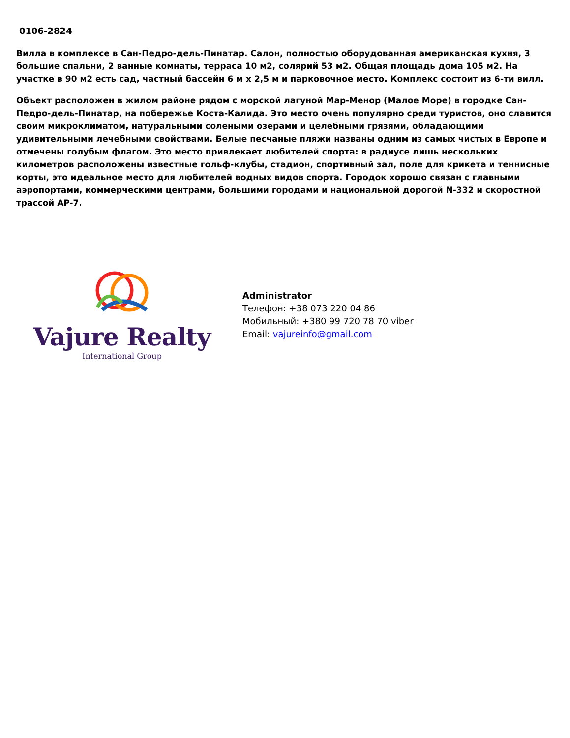0106-2824
Вилла в комплексе в Сан-Педро-дель-Пинатар. Салон, полностью оборудованная американская кухня, 3 большие спальни, 2 ванные комнаты, терраса 10 м2, солярий 53 м2. Общая площадь дома 105 м2. На участке в 90 м2 есть сад, частный бассейн 6 м х 2,5 м и парковочное место. Комплекс состоит из 6-ти вилл.
Объект расположен в жилом районе рядом с морской лагуной Мар-Менор (Малое Море) в городке Сан-Педро-дель-Пинатар, на побережье Коста-Калида. Это место очень популярно среди туристов, оно славится своим микроклиматом, натуральными солеными озерами и целебными грязями, обладающими удивительными лечебными свойствами. Белые песчаные пляжи названы одним из самых чистых в Европе и отмечены голубым флагом. Это место привлекает любителей спорта: в радиусе лишь нескольких километров расположены известные гольф-клубы, стадион, спортивный зал, поле для крикета и теннисные корты, это идеальное место для любителей водных видов спорта. Городок хорошо связан с главными аэропортами, коммерческими центрами, большими городами и национальной дорогой N-332 и скоростной трассой AP-7.
Vajure Realty
International Group
Administrator
Телефон: +38 073 220 04 86
Мобильный: +380 99 720 78 70 viber
Email: vajureinfo@gmail.com